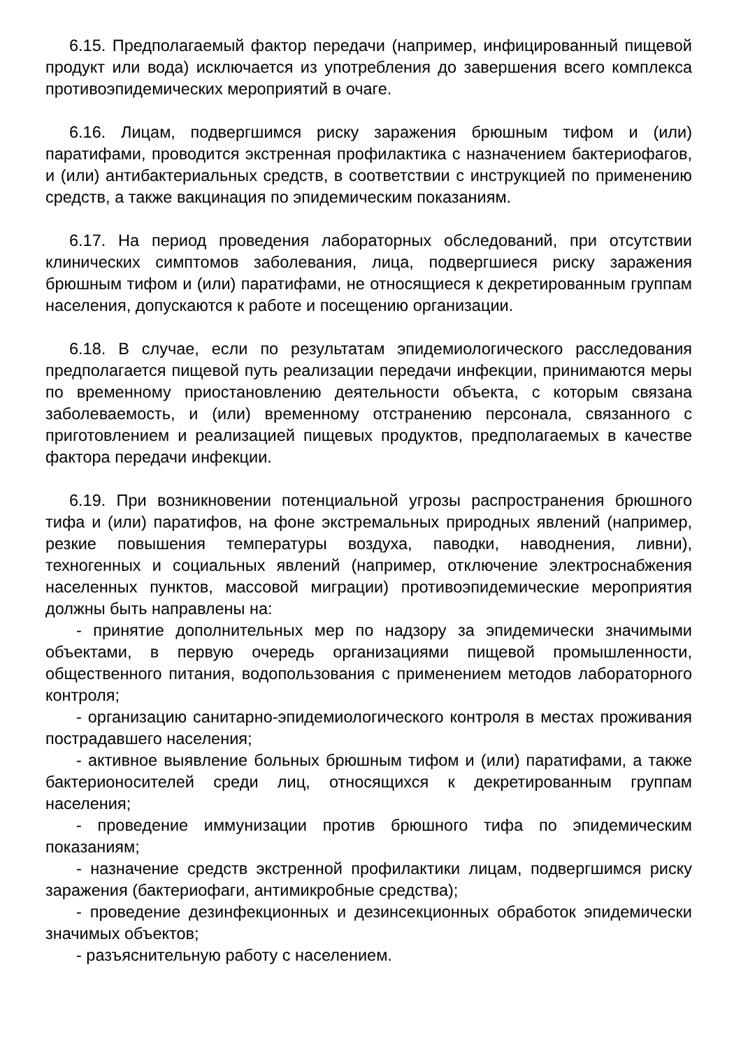6.15. Предполагаемый фактор передачи (например, инфицированный пищевой продукт или вода) исключается из употребления до завершения всего комплекса противоэпидемических мероприятий в очаге.
6.16. Лицам, подвергшимся риску заражения брюшным тифом и (или) паратифами, проводится экстренная профилактика с назначением бактериофагов, и (или) антибактериальных средств, в соответствии с инструкцией по применению средств, а также вакцинация по эпидемическим показаниям.
6.17. На период проведения лабораторных обследований, при отсутствии клинических симптомов заболевания, лица, подвергшиеся риску заражения брюшным тифом и (или) паратифами, не относящиеся к декретированным группам населения, допускаются к работе и посещению организации.
6.18. В случае, если по результатам эпидемиологического расследования предполагается пищевой путь реализации передачи инфекции, принимаются меры по временному приостановлению деятельности объекта, с которым связана заболеваемость, и (или) временному отстранению персонала, связанного с приготовлением и реализацией пищевых продуктов, предполагаемых в качестве фактора передачи инфекции.
6.19. При возникновении потенциальной угрозы распространения брюшного тифа и (или) паратифов, на фоне экстремальных природных явлений (например, резкие повышения температуры воздуха, паводки, наводнения, ливни), техногенных и социальных явлений (например, отключение электроснабжения населенных пунктов, массовой миграции) противоэпидемические мероприятия должны быть направлены на:
- принятие дополнительных мер по надзору за эпидемически значимыми объектами, в первую очередь организациями пищевой промышленности, общественного питания, водопользования с применением методов лабораторного контроля;
- организацию санитарно-эпидемиологического контроля в местах проживания пострадавшего населения;
- активное выявление больных брюшным тифом и (или) паратифами, а также бактерионосителей среди лиц, относящихся к декретированным группам населения;
- проведение иммунизации против брюшного тифа по эпидемическим показаниям;
- назначение средств экстренной профилактики лицам, подвергшимся риску заражения (бактериофаги, антимикробные средства);
- проведение дезинфекционных и дезинсекционных обработок эпидемически значимых объектов;
- разъяснительную работу с населением.